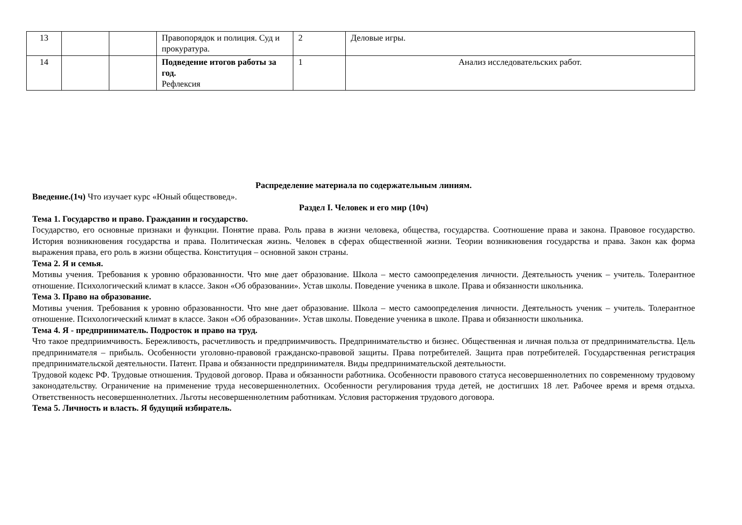| 13 | | | Правопорядок и полиция. Суд и прокуратура. | 2 | Деловые игры. |
| 14 | | | Подведение итогов работы за год. Рефлексия | 1 | Анализ исследовательских работ. |
Распределение материала по содержательным линиям.
Введение.(1ч) Что изучает курс «Юный обществовед».
Раздел I. Человек и его мир (10ч)
Тема 1. Государство и право. Гражданин и государство.
Государство, его основные признаки и функции. Понятие права. Роль права в жизни человека, общества, государства. Соотношение права и закона. Правовое государство. История возникновения государства и права. Политическая жизнь. Человек в сферах общественной жизни. Теории возникновения государства и права. Закон как форма выражения права, его роль в жизни общества. Конституция – основной закон страны.
Тема 2. Я и семья.
Мотивы учения. Требования к уровню образованности. Что мне дает образование. Школа – место самоопределения личности. Деятельность ученик – учитель. Толерантное отношение. Психологический климат в классе. Закон «Об образовании». Устав школы. Поведение ученика в школе. Права и обязанности школьника.
Тема 3. Право на образование.
Мотивы учения. Требования к уровню образованности. Что мне дает образование. Школа – место самоопределения личности. Деятельность ученик – учитель. Толерантное отношение. Психологический климат в классе. Закон «Об образовании». Устав школы. Поведение ученика в школе. Права и обязанности школьника.
Тема 4. Я - предприниматель. Подросток и право на труд.
Что такое предприимчивость. Бережливость, расчетливость и предприимчивость. Предпринимательство и бизнес. Общественная и личная польза от предпринимательства. Цель предпринимателя – прибыль. Особенности уголовно-правовой гражданско-правовой защиты. Права потребителей. Защита прав потребителей. Государственная регистрация предпринимательской деятельности. Патент. Права и обязанности предпринимателя. Виды предпринимательской деятельности.
Трудовой кодекс РФ. Трудовые отношения. Трудовой договор. Права и обязанности работника. Особенности правового статуса несовершеннолетних по современному трудовому законодательству. Ограничение на применение труда несовершеннолетних. Особенности регулирования труда детей, не достигших 18 лет. Рабочее время и время отдыха. Ответственность несовершеннолетних. Льготы несовершеннолетним работникам. Условия расторжения трудового договора.
Тема 5. Личность и власть. Я будущий избиратель.